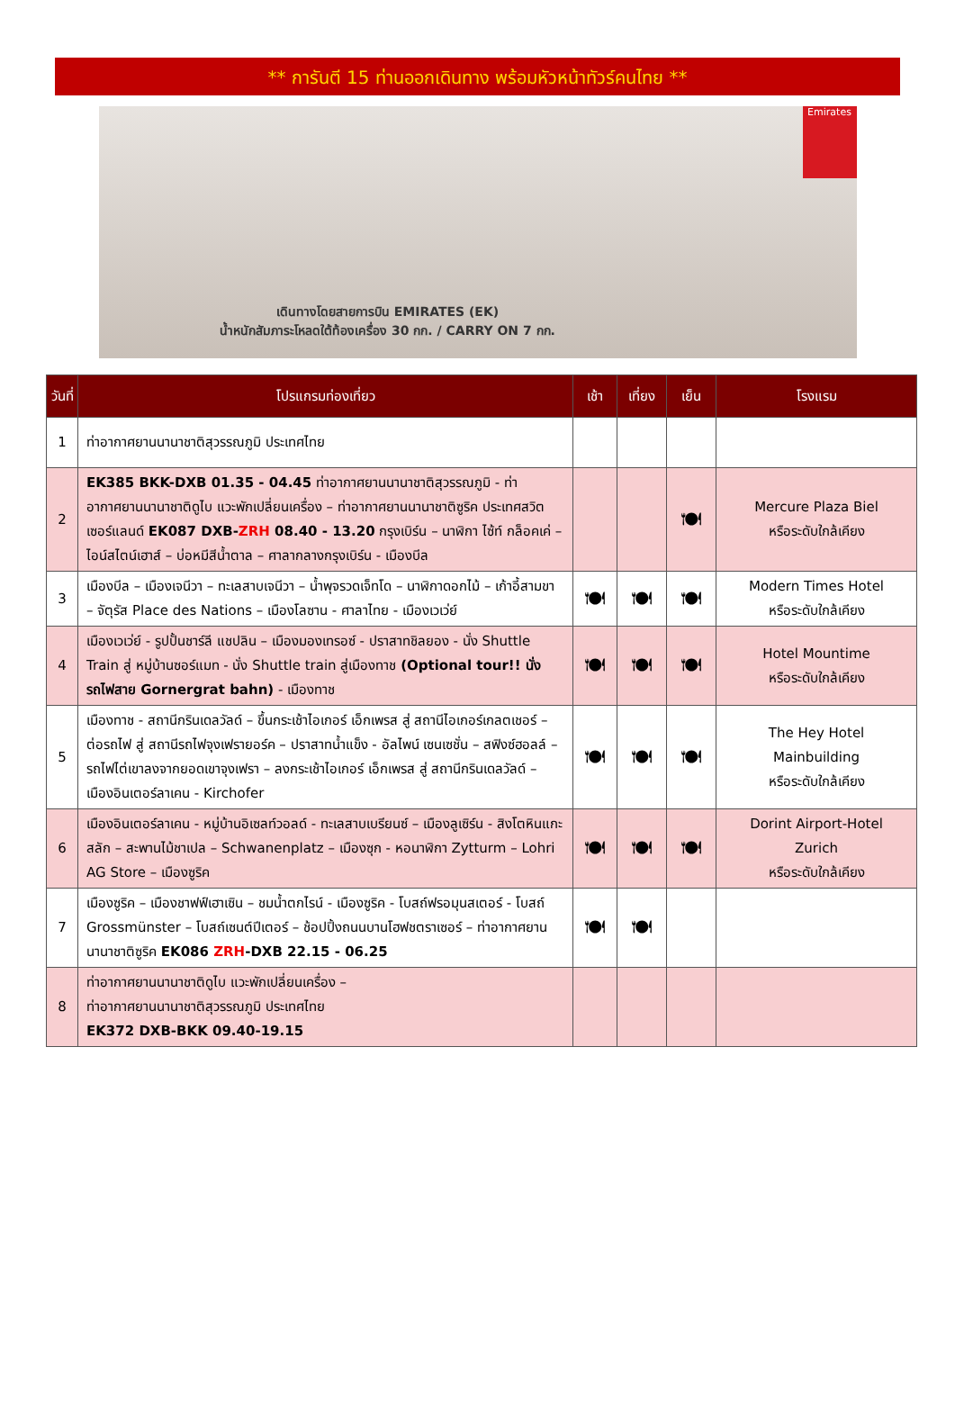** การันตี 15 ท่านออกเดินทาง พร้อมหัวหน้าทัวร์คนไทย **
Emirates
เดินทางโดยสายการบิน EMIRATES (EK)
น้ำหนักสัมภาระโหลดใต้ท้องเครื่อง 30 กก. / CARRY ON 7 กก.
| วันที่ | โปรแกรมท่องเที่ยว | เช้า | เที่ยง | เย็น | โรงแรม |
| --- | --- | --- | --- | --- | --- |
| 1 | ท่าอากาศยานนานาชาติสุวรรณภูมิ ประเทศไทย | | | | |
| 2 | EK385 BKK-DXB 01.35 - 04.45 ท่าอากาศยานนานาชาติสุวรรณภูมิ - ท่าอากาศยานนานาชาติดูไบ แวะพักเปลี่ยนเครื่อง – ท่าอากาศยานนานาชาติซูริค ประเทศสวิตเซอร์แลนด์ EK087 DXB- ZRH 08.40 - 13.20 กรุงเบิร์น – นาฬิกา ไซ้ท์ กล็อคเค่ – ไอน์สไตน์เฮาส์ – บ่อหมีสีน้ำตาล – ศาลากลางกรุงเบิร์น - เมืองบีล | | | 🍽 | Mercure Plaza Biel หรือระดับใกล้เคียง |
| 3 | เมืองบีล – เมืองเจนีวา – ทะเลสาบเจนีวา – น้ำพุจรวดเจ็ทโด – นาฬิกาดอกไม้ – เก้าอี้สามขา – จัตุรัส Place des Nations – เมืองโลซาน - ศาลาไทย - เมืองเวเว่ย์ | 🍽 | 🍽 | 🍽 | Modern Times Hotel หรือระดับใกล้เคียง |
| 4 | เมืองเวเว่ย์ - รูปปั้นชาร์ลี แชปลิน – เมืองมองเทรอซ์ - ปราสาทชิลยอง - นั่ง Shuttle Train สู่ หมู่บ้านซอร์แมท - นั่ง Shuttle train สู่เมืองทาช (Optional tour!! นั่งรถไฟสาย Gornergrat bahn) - เมืองทาช | 🍽 | 🍽 | 🍽 | Hotel Mountime หรือระดับใกล้เคียง |
| 5 | เมืองทาช - สถานีกรินเดลวัลด์ – ขึ้นกระเช้าไอเกอร์ เอ็กเพรส สู่ สถานีไอเกอร์เกลตเชอร์ – ต่อรถไฟ สู่ สถานีรถไฟจุงเฟรายอร์ค – ปราสาทน้ำแข็ง - อัลไพน์ เซนเซชั่น – สฟิงซ์ฮอลล์ – รถไฟไต่เขาลงจากยอดเขาจุงเฟรา – ลงกระเช้าไอเกอร์ เอ็กเพรส สู่ สถานีกรินเดลวัลด์ – เมืองอินเตอร์ลาเคน - Kirchofer | 🍽 | 🍽 | 🍽 | The Hey Hotel Mainbuilding หรือระดับใกล้เคียง |
| 6 | เมืองอินเตอร์ลาเคน - หมู่บ้านอิเซลท์วอลด์ - ทะเลสาบเบรียนซ์ – เมืองลูเซิร์น - สิงโตหินแกะสลัก – สะพานไม้ชาเปล – Schwanenplatz – เมืองซุก - หอนาฬิกา Zytturm – Lohri AG Store – เมืองซูริค | 🍽 | 🍽 | 🍽 | Dorint Airport-Hotel Zurich หรือระดับใกล้เคียง |
| 7 | เมืองซูริค – เมืองชาฟฟ์เฮาเซิน – ชมน้ำตกไรน์ - เมืองซูริค - โบสถ์ฟรอมุนสเตอร์ - โบสถ์ Grossmünster – โบสถ์เซนต์ปีเตอร์ – ช้อปปิ้งถนนบานโฮฟชตราเซอร์ – ท่าอากาศยานนานาชาติซูริค EK086 ZRH -DXB 22.15 - 06.25 | 🍽 | 🍽 | | |
| 8 | ท่าอากาศยานนานาชาติดูไบ แวะพักเปลี่ยนเครื่อง – ท่าอากาศยานนานาชาติสุวรรณภูมิ ประเทศไทย EK372 DXB-BKK 09.40-19.15 | | | | |